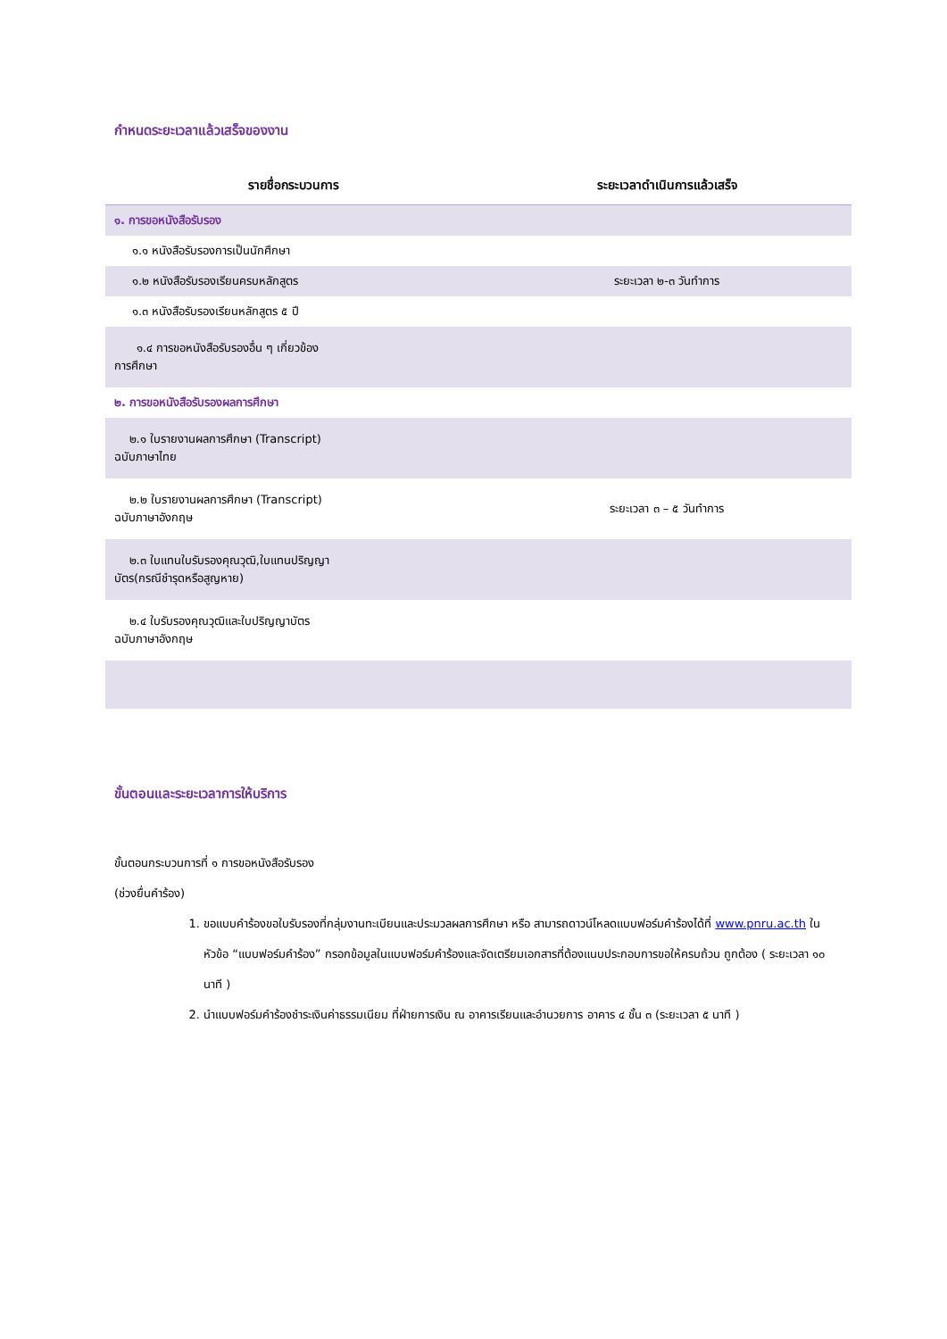กำหนดระยะเวลาแล้วเสร็จของงาน
| รายชื่อกระบวนการ | ระยะเวลาดำเนินการแล้วเสร็จ |
| --- | --- |
| ๑. การขอหนังสือรับรอง | |
| ๑.๑ หนังสือรับรองการเป็นนักศึกษา | |
| ๑.๒ หนังสือรับรองเรียนครบหลักสูตร | ระยะเวลา ๒-๓ วันทำการ |
| ๑.๓ หนังสือรับรองเรียนหลักสูตร ๕ ปี | |
| ๑.๔ การขอหนังสือรับรองอื่น ๆ เกี่ยวข้อง การศึกษา | |
| ๒. การขอหนังสือรับรองผลการศึกษา | |
| ๒.๑ ใบรายงานผลการศึกษา (Transcript) ฉบับภาษาไทย | |
| ๒.๒ ใบรายงานผลการศึกษา (Transcript) ฉบับภาษาอังกฤษ | ระยะเวลา ๓ – ๕ วันทำการ |
| ๒.๓ ใบแทนใบรับรองคุณวุฒิ,ใบแทนปริญญา บัตร(กรณีชำรุดหรือสูญหาย) | |
| ๒.๔ ใบรับรองคุณวุฒิและใบปริญญาบัตร ฉบับภาษาอังกฤษ | |
ขั้นตอนและระยะเวลาการให้บริการ
ขั้นตอนกระบวนการที่ ๑ การขอหนังสือรับรอง
(ช่วงยื่นคำร้อง)
1. ขอแบบคำร้องขอใบรับรองที่กลุ่มงานทะเบียนและประมวลผลการศึกษา หรือ สามารถดาวน์โหลดแบบฟอร์มคำร้องได้ที่ www.pnru.ac.th ในหัวข้อ “แบบฟอร์มคำร้อง” กรอกข้อมูลในแบบฟอร์มคำร้องและจัดเตรียมเอกสารที่ต้องแนบประกอบการขอให้ครบถ้วน ถูกต้อง ( ระยะเวลา ๑๐ นาที )
2. นำแบบฟอร์มคำร้องชำระเงินค่าธรรมเนียม ที่ฝ่ายการเงิน ณ อาคารเรียนและอำนวยการ อาคาร ๔ ชั้น ๓ (ระยะเวลา ๕ นาที )